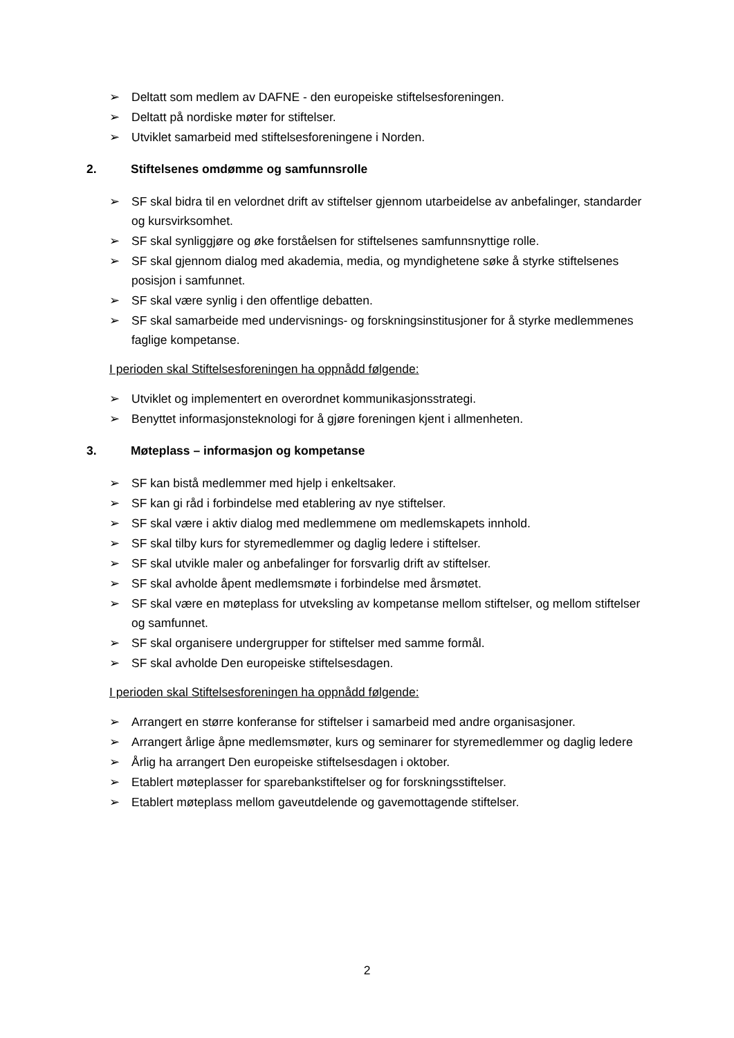➢ Deltatt som medlem av DAFNE - den europeiske stiftelsesforeningen.
➢ Deltatt på nordiske møter for stiftelser.
➢ Utviklet samarbeid med stiftelsesforeningene i Norden.
2. Stiftelsenes omdømme og samfunnsrolle
➢ SF skal bidra til en velordnet drift av stiftelser gjennom utarbeidelse av anbefalinger, standarder og kursvirksomhet.
➢ SF skal synliggjøre og øke forståelsen for stiftelsenes samfunnsnyttige rolle.
➢ SF skal gjennom dialog med akademia, media, og myndighetene søke å styrke stiftelsenes posisjon i samfunnet.
➢ SF skal være synlig i den offentlige debatten.
➢ SF skal samarbeide med undervisnings- og forskningsinstitusjoner for å styrke medlemmenes faglige kompetanse.
I perioden skal Stiftelsesforeningen ha oppnådd følgende:
➢ Utviklet og implementert en overordnet kommunikasjonsstrategi.
➢ Benyttet informasjonsteknologi for å gjøre foreningen kjent i allmenheten.
3. Møteplass – informasjon og kompetanse
➢ SF kan bistå medlemmer med hjelp i enkeltsaker.
➢ SF kan gi råd i forbindelse med etablering av nye stiftelser.
➢ SF skal være i aktiv dialog med medlemmene om medlemskapets innhold.
➢ SF skal tilby kurs for styremedlemmer og daglig ledere i stiftelser.
➢ SF skal utvikle maler og anbefalinger for forsvarlig drift av stiftelser.
➢ SF skal avholde åpent medlemsmøte i forbindelse med årsmøtet.
➢ SF skal være en møteplass for utveksling av kompetanse mellom stiftelser, og mellom stiftelser og samfunnet.
➢ SF skal organisere undergrupper for stiftelser med samme formål.
➢ SF skal avholde Den europeiske stiftelsesdagen.
I perioden skal Stiftelsesforeningen ha oppnådd følgende:
➢ Arrangert en større konferanse for stiftelser i samarbeid med andre organisasjoner.
➢ Arrangert årlige åpne medlemsmøter, kurs og seminarer for styremedlemmer og daglig ledere
➢ Årlig ha arrangert Den europeiske stiftelsesdagen i oktober.
➢ Etablert møteplasser for sparebankstiftelser og for forskningsstiftelser.
➢ Etablert møteplass mellom gaveutdelende og gavemottagende stiftelser.
2